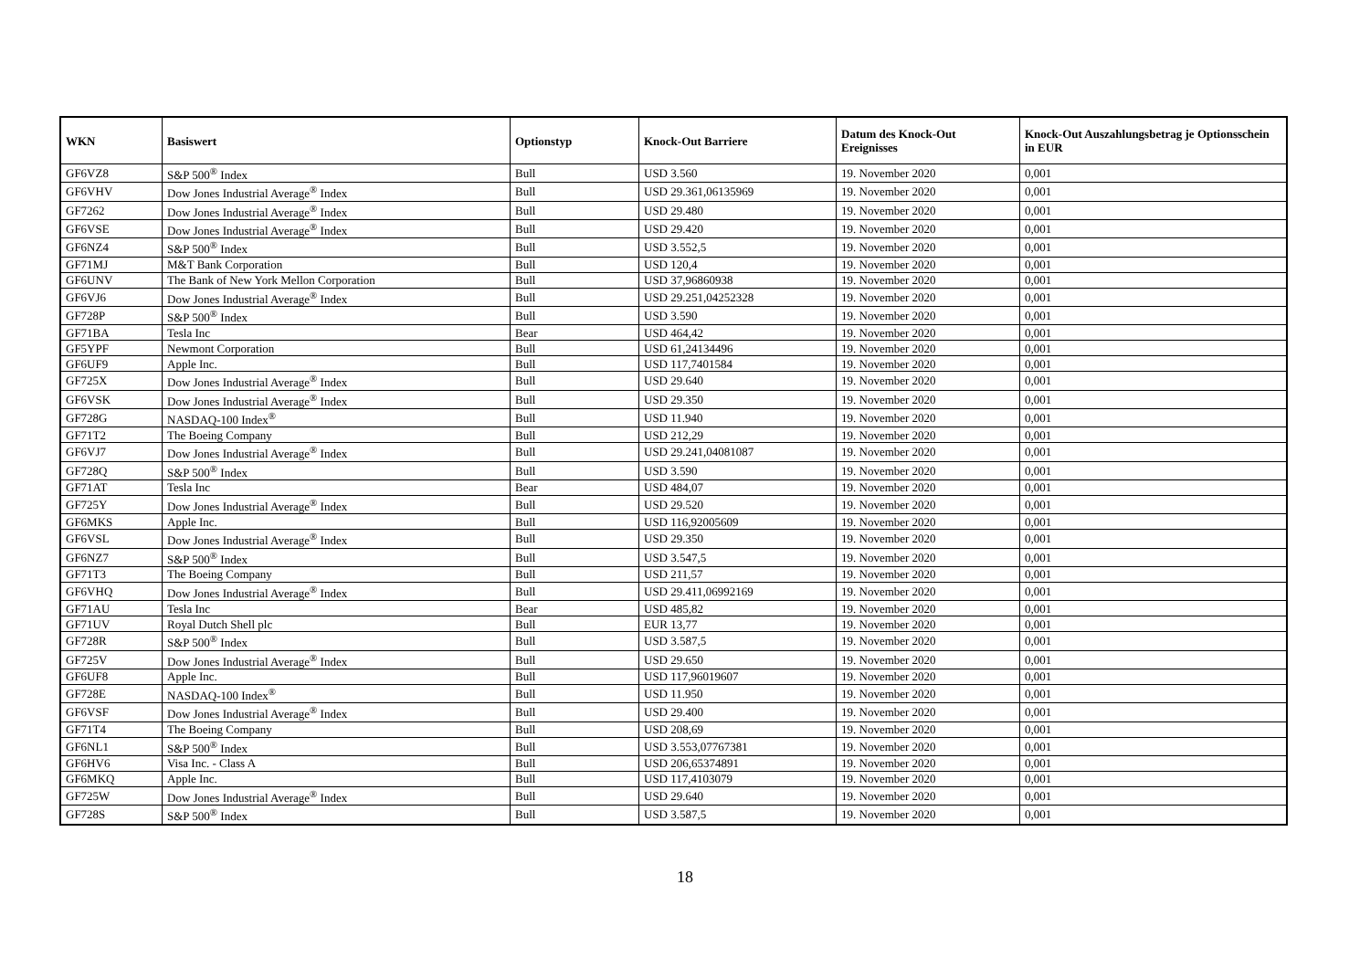| WKN | Basiswert | Optionstyp | Knock-Out Barriere | Datum des Knock-Out Ereignisses | Knock-Out Auszahlungsbetrag je Optionsschein in EUR |
| --- | --- | --- | --- | --- | --- |
| GF6VZ8 | S&P 500<sup>®</sup> Index | Bull | USD 3.560 | 19. November 2020 | 0,001 |
| GF6VHV | Dow Jones Industrial Average<sup>®</sup> Index | Bull | USD 29.361,06135969 | 19. November 2020 | 0,001 |
| GF7262 | Dow Jones Industrial Average<sup>®</sup> Index | Bull | USD 29.480 | 19. November 2020 | 0,001 |
| GF6VSE | Dow Jones Industrial Average<sup>®</sup> Index | Bull | USD 29.420 | 19. November 2020 | 0,001 |
| GF6NZ4 | S&P 500<sup>®</sup> Index | Bull | USD 3.552,5 | 19. November 2020 | 0,001 |
| GF71MJ | M&T Bank Corporation | Bull | USD 120,4 | 19. November 2020 | 0,001 |
| GF6UNV | The Bank of New York Mellon Corporation | Bull | USD 37,96860938 | 19. November 2020 | 0,001 |
| GF6VJ6 | Dow Jones Industrial Average<sup>®</sup> Index | Bull | USD 29.251,04252328 | 19. November 2020 | 0,001 |
| GF728P | S&P 500<sup>®</sup> Index | Bull | USD 3.590 | 19. November 2020 | 0,001 |
| GF71BA | Tesla Inc | Bear | USD 464,42 | 19. November 2020 | 0,001 |
| GF5YPF | Newmont Corporation | Bull | USD 61,24134496 | 19. November 2020 | 0,001 |
| GF6UF9 | Apple Inc. | Bull | USD 117,7401584 | 19. November 2020 | 0,001 |
| GF725X | Dow Jones Industrial Average<sup>®</sup> Index | Bull | USD 29.640 | 19. November 2020 | 0,001 |
| GF6VSK | Dow Jones Industrial Average<sup>®</sup> Index | Bull | USD 29.350 | 19. November 2020 | 0,001 |
| GF728G | NASDAQ-100 Index<sup>®</sup> | Bull | USD 11.940 | 19. November 2020 | 0,001 |
| GF71T2 | The Boeing Company | Bull | USD 212,29 | 19. November 2020 | 0,001 |
| GF6VJ7 | Dow Jones Industrial Average<sup>®</sup> Index | Bull | USD 29.241,04081087 | 19. November 2020 | 0,001 |
| GF728Q | S&P 500<sup>®</sup> Index | Bull | USD 3.590 | 19. November 2020 | 0,001 |
| GF71AT | Tesla Inc | Bear | USD 484,07 | 19. November 2020 | 0,001 |
| GF725Y | Dow Jones Industrial Average<sup>®</sup> Index | Bull | USD 29.520 | 19. November 2020 | 0,001 |
| GF6MKS | Apple Inc. | Bull | USD 116,92005609 | 19. November 2020 | 0,001 |
| GF6VSL | Dow Jones Industrial Average<sup>®</sup> Index | Bull | USD 29.350 | 19. November 2020 | 0,001 |
| GF6NZ7 | S&P 500<sup>®</sup> Index | Bull | USD 3.547,5 | 19. November 2020 | 0,001 |
| GF71T3 | The Boeing Company | Bull | USD 211,57 | 19. November 2020 | 0,001 |
| GF6VHQ | Dow Jones Industrial Average<sup>®</sup> Index | Bull | USD 29.411,06992169 | 19. November 2020 | 0,001 |
| GF71AU | Tesla Inc | Bear | USD 485,82 | 19. November 2020 | 0,001 |
| GF71UV | Royal Dutch Shell plc | Bull | EUR 13,77 | 19. November 2020 | 0,001 |
| GF728R | S&P 500<sup>®</sup> Index | Bull | USD 3.587,5 | 19. November 2020 | 0,001 |
| GF725V | Dow Jones Industrial Average<sup>®</sup> Index | Bull | USD 29.650 | 19. November 2020 | 0,001 |
| GF6UF8 | Apple Inc. | Bull | USD 117,96019607 | 19. November 2020 | 0,001 |
| GF728E | NASDAQ-100 Index<sup>®</sup> | Bull | USD 11.950 | 19. November 2020 | 0,001 |
| GF6VSF | Dow Jones Industrial Average<sup>®</sup> Index | Bull | USD 29.400 | 19. November 2020 | 0,001 |
| GF71T4 | The Boeing Company | Bull | USD 208,69 | 19. November 2020 | 0,001 |
| GF6NL1 | S&P 500<sup>®</sup> Index | Bull | USD 3.553,07767381 | 19. November 2020 | 0,001 |
| GF6HV6 | Visa Inc. - Class A | Bull | USD 206,65374891 | 19. November 2020 | 0,001 |
| GF6MKQ | Apple Inc. | Bull | USD 117,4103079 | 19. November 2020 | 0,001 |
| GF725W | Dow Jones Industrial Average<sup>®</sup> Index | Bull | USD 29.640 | 19. November 2020 | 0,001 |
| GF728S | S&P 500<sup>®</sup> Index | Bull | USD 3.587,5 | 19. November 2020 | 0,001 |
18